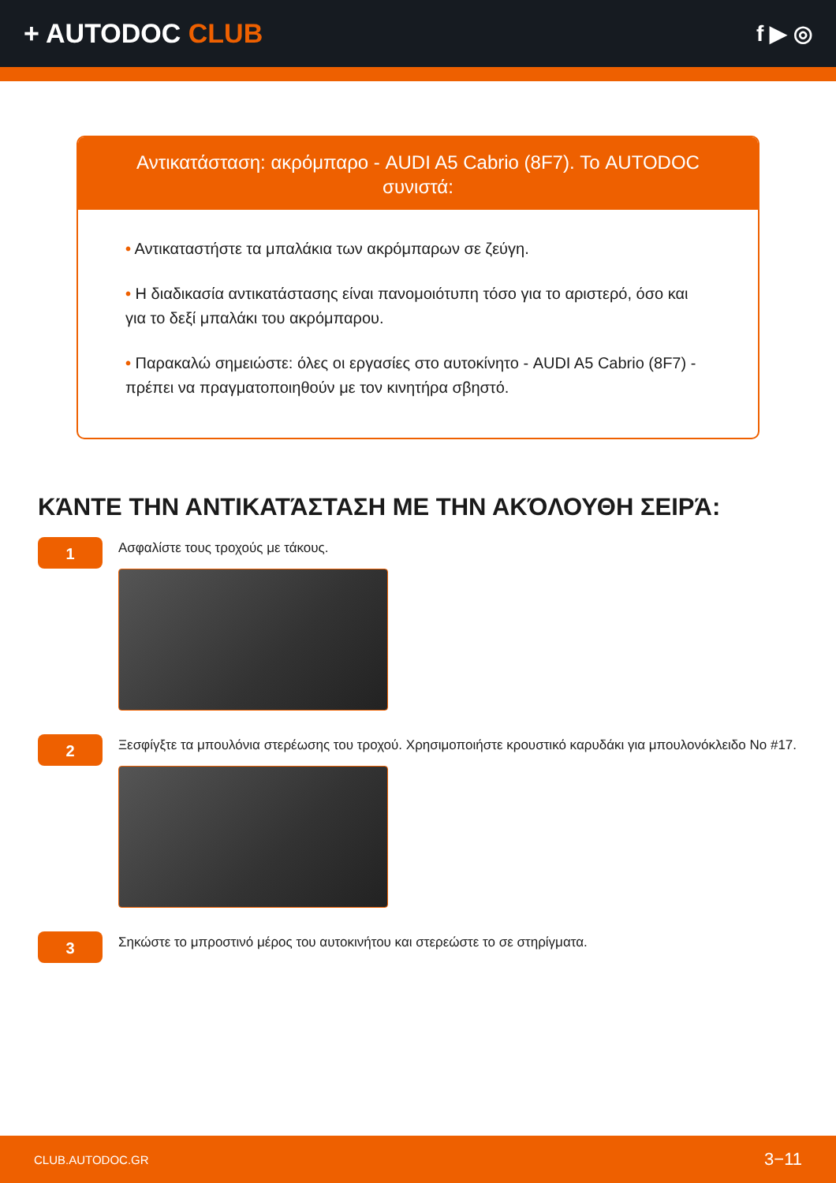+ AUTODOC CLUB
f ▶ ◎
Αντικατάσταση: ακρόμπαρο - AUDI A5 Cabrio (8F7). Το AUTODOC συνιστά:
• Αντικαταστήστε τα μπαλάκια των ακρόμπαρων σε ζεύγη.
• Η διαδικασία αντικατάστασης είναι πανομοιότυπη τόσο για το αριστερό, όσο και για το δεξί μπαλάκι του ακρόμπαρου.
• Παρακαλώ σημειώστε: όλες οι εργασίες στο αυτοκίνητο - AUDI A5 Cabrio (8F7) - πρέπει να πραγματοποιηθούν με τον κινητήρα σβηστό.
ΚΆΝΤΕ ΤΗΝ ΑΝΤΙΚΑΤΆΣΤΑΣΗ ΜΕ ΤΗΝ ΑΚΌΛΟΥΘΗ ΣΕΙΡΆ:
1
Ασφαλίστε τους τροχούς με τάκους.
2
Ξεσφίγξτε τα μπουλόνια στερέωσης του τροχού. Χρησιμοποιήστε κρουστικό καρυδάκι για μπουλονόκλειδο No #17.
3
Σηκώστε το μπροστινό μέρος του αυτοκινήτου και στερεώστε το σε στηρίγματα.
CLUB.AUTODOC.GR 3−11